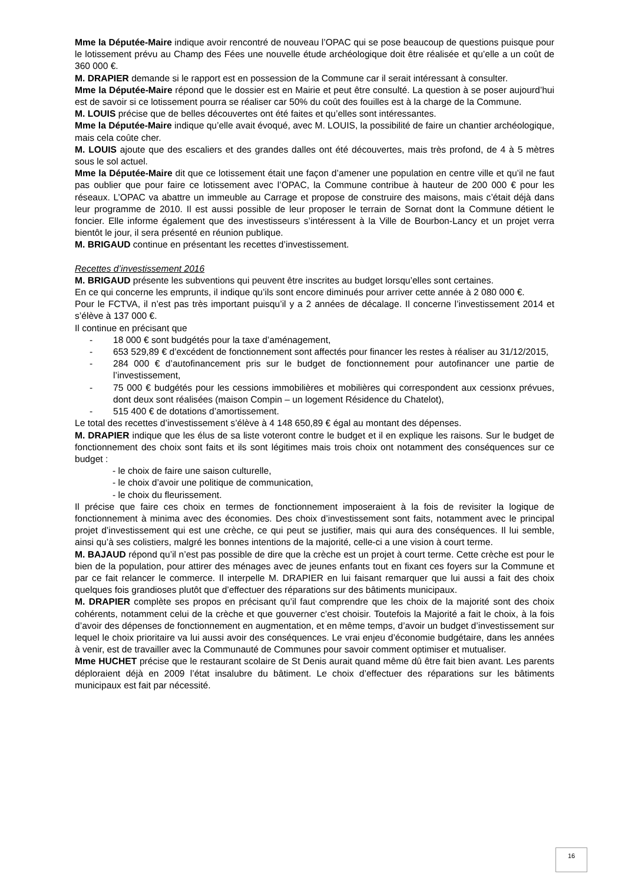Mme la Députée-Maire indique avoir rencontré de nouveau l’OPAC qui se pose beaucoup de questions puisque pour le lotissement prévu au Champ des Fées une nouvelle étude archéologique doit être réalisée et qu’elle a un coût de 360 000 €.
M. DRAPIER demande si le rapport est en possession de la Commune car il serait intéressant à consulter.
Mme la Députée-Maire répond que le dossier est en Mairie et peut être consulté. La question à se poser aujourd’hui est de savoir si ce lotissement pourra se réaliser car 50% du coût des fouilles est à la charge de la Commune.
M. LOUIS précise que de belles découvertes ont été faites et qu’elles sont intéressantes.
Mme la Députée-Maire indique qu’elle avait évoqué, avec M. LOUIS, la possibilité de faire un chantier archéologique, mais cela coûte cher.
M. LOUIS ajoute que des escaliers et des grandes dalles ont été découvertes, mais très profond, de 4 à 5 mètres sous le sol actuel.
Mme la Députée-Maire dit que ce lotissement était une façon d’amener une population en centre ville et qu’il ne faut pas oublier que pour faire ce lotissement avec l’OPAC, la Commune contribue à hauteur de 200 000 € pour les réseaux. L’OPAC va abattre un immeuble au Carrage et propose de construire des maisons, mais c’était déjà dans leur programme de 2010. Il est aussi possible de leur proposer le terrain de Sornat dont la Commune détient le foncier. Elle informe également que des investisseurs s’intéressent à la Ville de Bourbon-Lancy et un projet verra bientôt le jour, il sera présenté en réunion publique.
M. BRIGAUD continue en présentant les recettes d’investissement.
Recettes d’investissement 2016
M. BRIGAUD présente les subventions qui peuvent être inscrites au budget lorsqu’elles sont certaines.
En ce qui concerne les emprunts, il indique qu’ils sont encore diminués pour arriver cette année à 2 080 000 €.
Pour le FCTVA, il n’est pas très important puisqu’il y a 2 années de décalage. Il concerne l’investissement 2014 et s’élève à 137 000 €.
Il continue en précisant que
- 18 000 € sont budgétés pour la taxe d’aménagement,
- 653 529,89 € d’excédent de fonctionnement sont affectés pour financer les restes à réaliser au 31/12/2015,
- 284 000 € d’autofinancement pris sur le budget de fonctionnement pour autofinancer une partie de l’investissement,
- 75 000 € budgétés pour les cessions immobilières et mobilières qui correspondent aux cessionx prévues, dont deux sont réalisées (maison Compin – un logement Résidence du Chatelot),
- 515 400 € de dotations d’amortissement.
Le total des recettes d’investissement s’élève à 4 148 650,89 € égal au montant des dépenses.
M. DRAPIER indique que les élus de sa liste voteront contre le budget et il en explique les raisons. Sur le budget de fonctionnement des choix sont faits et ils sont légitimes mais trois choix ont notamment des conséquences sur ce budget :
- le choix de faire une saison culturelle,
- le choix d’avoir une politique de communication,
- le choix du fleurissement.
Il précise que faire ces choix en termes de fonctionnement imposeraient à la fois de revisiter la logique de fonctionnement à minima avec des économies. Des choix d’investissement sont faits, notamment avec le principal projet d’investissement qui est une crèche, ce qui peut se justifier, mais qui aura des conséquences. Il lui semble, ainsi qu’à ses colistiers, malgré les bonnes intentions de la majorité, celle-ci a une vision à court terme.
M. BAJAUD répond qu’il n’est pas possible de dire que la crèche est un projet à court terme. Cette crèche est pour le bien de la population, pour attirer des ménages avec de jeunes enfants tout en fixant ces foyers sur la Commune et par ce fait relancer le commerce. Il interpelle M. DRAPIER en lui faisant remarquer que lui aussi a fait des choix quelques fois grandioses plutôt que d’effectuer des réparations sur des bâtiments municipaux.
M. DRAPIER complète ses propos en précisant qu’il faut comprendre que les choix de la majorité sont des choix cohérents, notamment celui de la crèche et que gouverner c’est choisir. Toutefois la Majorité a fait le choix, à la fois d’avoir des dépenses de fonctionnement en augmentation, et en même temps, d’avoir un budget d’investissement sur lequel le choix prioritaire va lui aussi avoir des conséquences. Le vrai enjeu d’économie budgétaire, dans les années à venir, est de travailler avec la Communauté de Communes pour savoir comment optimiser et mutualiser.
Mme HUCHET précise que le restaurant scolaire de St Denis aurait quand même dû être fait bien avant. Les parents déploraient déjà en 2009 l’état insalubre du bâtiment. Le choix d’effectuer des réparations sur les bâtiments municipaux est fait par nécessité.
16